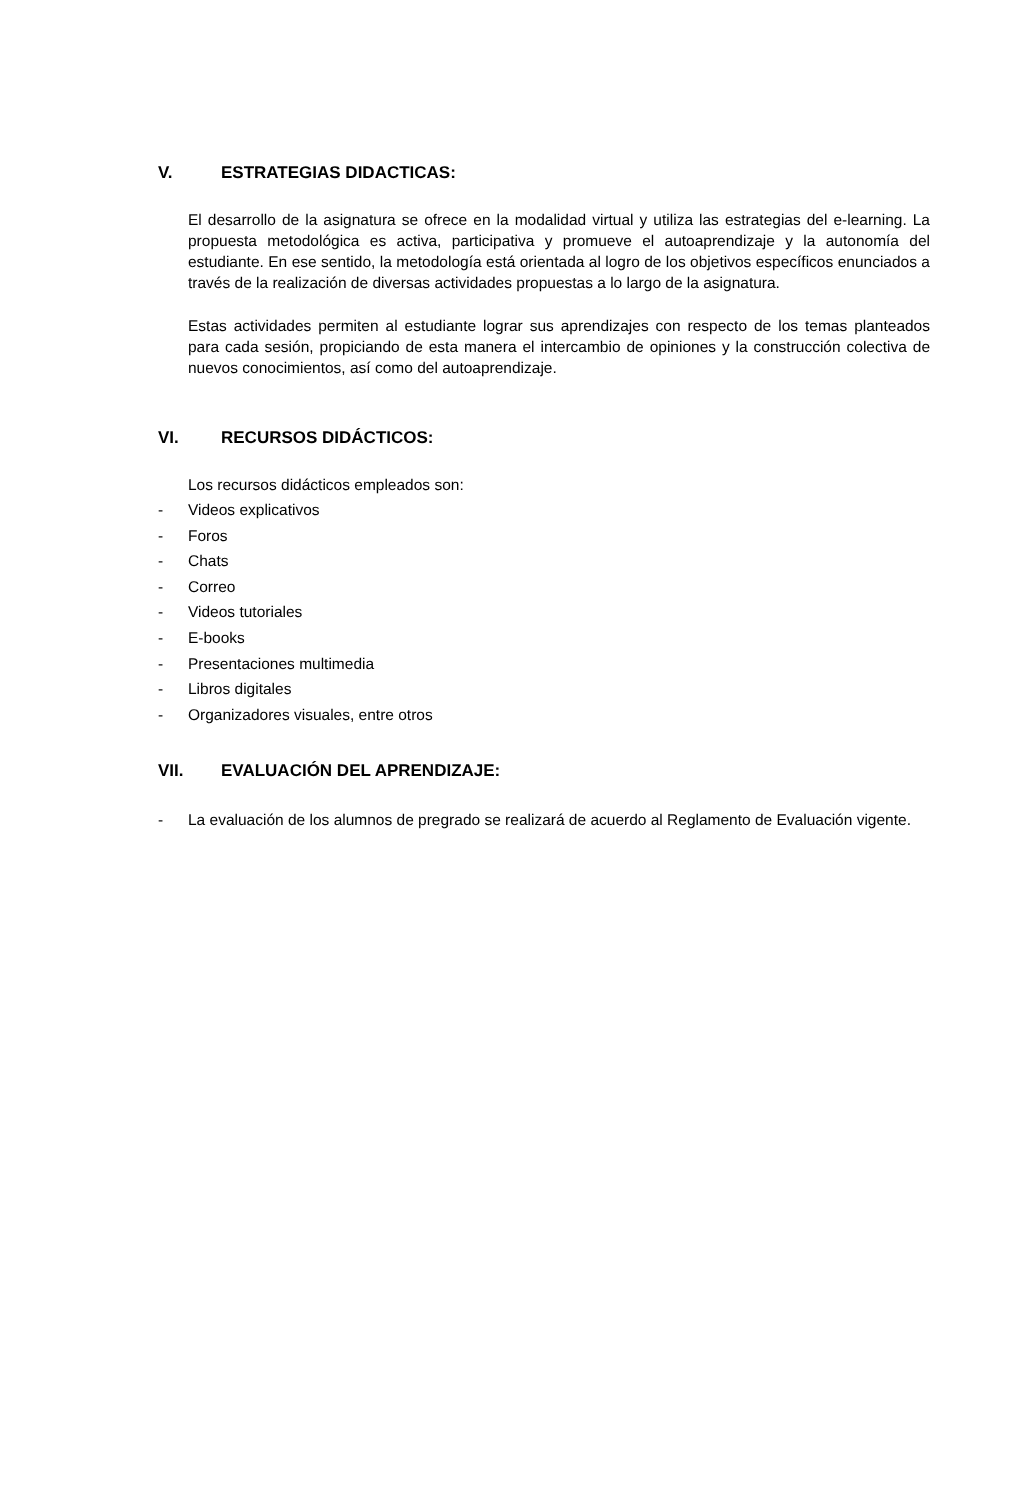V. ESTRATEGIAS DIDACTICAS:
El desarrollo de la asignatura se ofrece en la modalidad virtual y utiliza las estrategias del e-learning. La propuesta metodológica es activa, participativa y promueve el autoaprendizaje y la autonomía del estudiante. En ese sentido, la metodología está orientada al logro de los objetivos específicos enunciados a través de la realización de diversas actividades propuestas a lo largo de la asignatura.
Estas actividades permiten al estudiante lograr sus aprendizajes con respecto de los temas planteados para cada sesión, propiciando de esta manera el intercambio de opiniones y la construcción colectiva de nuevos conocimientos, así como del autoaprendizaje.
VI. RECURSOS DIDÁCTICOS:
Los recursos didácticos empleados son:
- Videos explicativos
- Foros
- Chats
- Correo
- Videos tutoriales
- E-books
- Presentaciones multimedia
- Libros digitales
- Organizadores visuales, entre otros
VII. EVALUACIÓN DEL APRENDIZAJE:
- La evaluación de los alumnos de pregrado se realizará de acuerdo al Reglamento de Evaluación vigente.